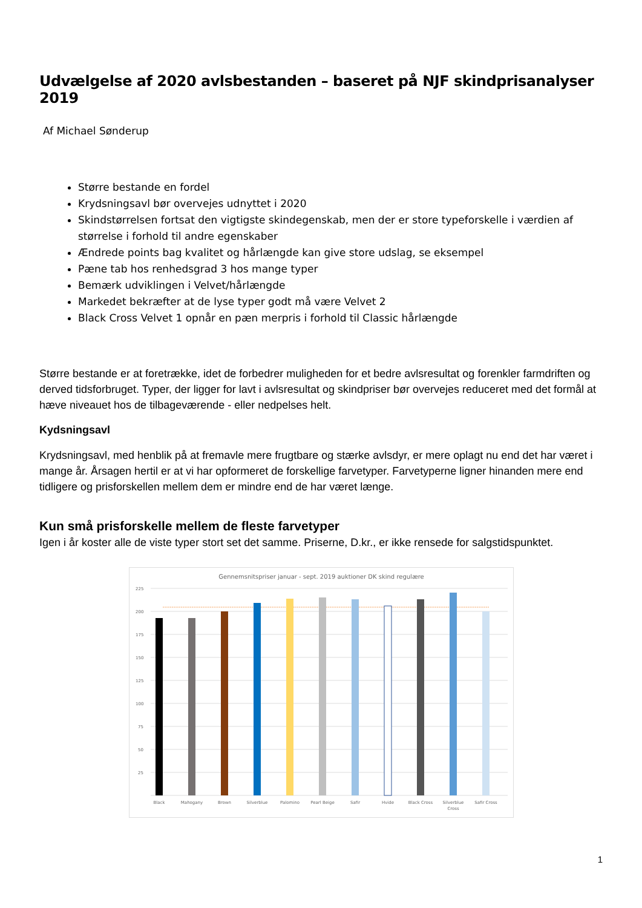Udvælgelse af 2020 avlsbestanden – baseret på NJF skindprisanalyser 2019
Af Michael Sønderup
Større bestande en fordel
Krydsningsavl bør overvejes udnyttet i 2020
Skindstørrelsen fortsat den vigtigste skindegenskab, men der er store typeforskelle i værdien af størrelse i forhold til andre egenskaber
Ændrede points bag kvalitet og hårlængde kan give store udslag, se eksempel
Pæne tab hos renhedsgrad 3 hos mange typer
Bemærk udviklingen i Velvet/hårlængde
Markedet bekræfter at de lyse typer godt må være Velvet 2
Black Cross Velvet 1 opnår en pæn merpris i forhold til Classic hårlængde
Større bestande er at foretrække, idet de forbedrer muligheden for et bedre avlsresultat og forenkler farmdriften og derved tidsforbruget. Typer, der ligger for lavt i avlsresultat og skindpriser bør overvejes reduceret med det formål at hæve niveauet hos de tilbageværende - eller nedpelses helt.
Kydsningsavl
Krydsningsavl, med henblik på at fremavle mere frugtbare og stærke avlsdyr, er mere oplagt nu end det har været i mange år. Årsagen hertil er at vi har opformeret de forskellige farvetyper. Farvetyperne ligner hinanden mere end tidligere og prisforskellen mellem dem er mindre end de har været længe.
Kun små prisforskelle mellem de fleste farvetyper
Igen i år koster alle de viste typer stort set det samme. Priserne, D.kr., er ikke rensede for salgstidspunktet.
Gennemsnitspriser januar - sept. 2019 auktioner DK skind regulære
225
200
175
150
125
100
75
50
25
Black
Mahogany
Brown
Silverblue
Palomino
Pearl Beige
Safir
Hvide
Black Cross
Silverblue
Cross
Safir Cross
1